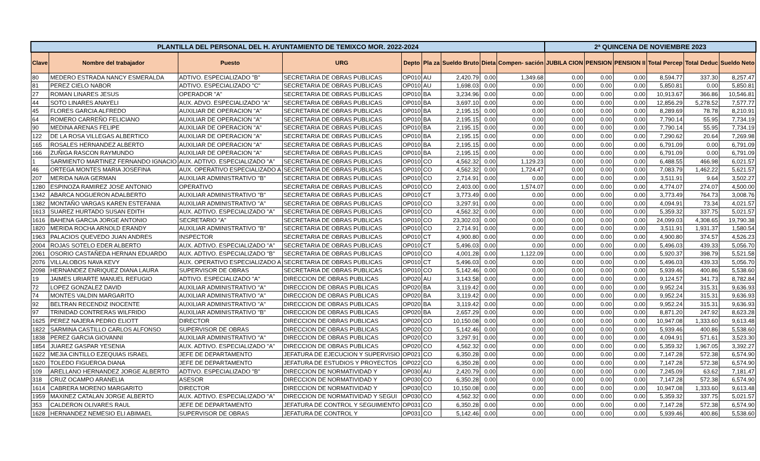| PLANTILLA DEL PERSONAL DEL H. AYUNTAMIENTO DE TEMIXCO MOR. 2022-2024 | | | | | | | | | 2ª QUINCENA DE NOVIEMBRE 2023 | | | | | |
| --- | --- | --- | --- | --- | --- | --- | --- | --- | --- | --- | --- | --- | --- | --- |
| Clave | Nombre del trabajador | Puesto | URG | Depto | Pla za | Sueldo Bruto | Dieta | Compen- sación | JUBILA CION | PENSION | PENSION II | Total Percep | Total Deduc | Sueldo Neto |
| 80 | MEDERO ESTRADA NANCY ESMERALDA | ADTIVO. ESPECIALIZADO "B" | SECRETARIA DE OBRAS PUBLICAS | OP010 | AU | 2,420.79 | 0.00 | 1,349.68 | 0.00 | 0.00 | 0.00 | 8,594.77 | 337.30 | 8,257.47 |
| 81 | PEREZ CIELO NABOR | ADTIVO. ESPECIALIZADO "C" | SECRETARIA DE OBRAS PUBLICAS | OP010 | AU | 1,698.03 | 0.00 | 0.00 | 0.00 | 0.00 | 0.00 | 5,850.81 | 0.00 | 5,850.81 |
| 27 | ROMAN LINARES JESUS | OPERADOR "A" | SECRETARIA DE OBRAS PUBLICAS | OP010 | BA | 3,234.96 | 0.00 | 0.00 | 0.00 | 0.00 | 0.00 | 10,913.67 | 366.86 | 10,546.81 |
| 44 | SOTO LINARES ANAYELI | AUX. ADVO. ESPECIALIZADO "A" | SECRETARIA DE OBRAS PUBLICAS | OP010 | BA | 3,697.10 | 0.00 | 0.00 | 0.00 | 0.00 | 0.00 | 12,856.29 | 5,278.52 | 7,577.77 |
| 45 | FLORES GARCIA ALFREDO | AUXILIAR DE OPERACION "A" | SECRETARIA DE OBRAS PUBLICAS | OP010 | BA | 2,195.15 | 0.00 | 0.00 | 0.00 | 0.00 | 0.00 | 8,289.69 | 78.78 | 8,210.91 |
| 64 | ROMERO CARREÑO FELICIANO | AUXILIAR DE OPERACION "A" | SECRETARIA DE OBRAS PUBLICAS | OP010 | BA | 2,195.15 | 0.00 | 0.00 | 0.00 | 0.00 | 0.00 | 7,790.14 | 55.95 | 7,734.19 |
| 90 | MEDINA ARENAS FELIPE | AUXILIAR DE OPERACION "A" | SECRETARIA DE OBRAS PUBLICAS | OP010 | BA | 2,195.15 | 0.00 | 0.00 | 0.00 | 0.00 | 0.00 | 7,790.14 | 55.95 | 7,734.19 |
| 122 | DE LA ROSA VILLEGAS ALBERTICO | AUXILIAR DE OPERACION "A" | SECRETARIA DE OBRAS PUBLICAS | OP010 | BA | 2,195.15 | 0.00 | 0.00 | 0.00 | 0.00 | 0.00 | 7,290.62 | 20.64 | 7,269.98 |
| 165 | ROSALES HERNANDEZ ALBERTO | AUXILIAR DE OPERACION "A" | SECRETARIA DE OBRAS PUBLICAS | OP010 | BA | 2,195.15 | 0.00 | 0.00 | 0.00 | 0.00 | 0.00 | 6,791.09 | 0.00 | 6,791.09 |
| 166 | ZUÑIGA RASCON RAYMUNDO | AUXILIAR DE OPERACION "A" | SECRETARIA DE OBRAS PUBLICAS | OP010 | BA | 2,195.15 | 0.00 | 0.00 | 0.00 | 0.00 | 0.00 | 6,791.09 | 0.00 | 6,791.09 |
| 1 | SARMIENTO MARTINEZ FERNANDO IGNACIO | AUX. ADTIVO. ESPECIALIZADO "A" | SECRETARIA DE OBRAS PUBLICAS | OP010 | CO | 4,562.32 | 0.00 | 1,129.23 | 0.00 | 0.00 | 0.00 | 6,488.55 | 466.98 | 6,021.57 |
| 46 | ORTEGA MONTES MARIA JOSEFINA | AUX. OPERATIVO ESPECIALIZADO A | SECRETARIA DE OBRAS PUBLICAS | OP010 | CO | 4,562.32 | 0.00 | 1,724.47 | 0.00 | 0.00 | 0.00 | 7,083.79 | 1,462.22 | 5,621.57 |
| 207 | MERIDA NAVA GERMAN | AUXILIAR ADMINISTRATIVO "B" | SECRETARIA DE OBRAS PUBLICAS | OP010 | CO | 2,714.91 | 0.00 | 0.00 | 0.00 | 0.00 | 0.00 | 3,511.91 | 9.64 | 3,502.27 |
| 1280 | ESPINOZA RAMIREZ JOSE ANTONIO | OPERATIVO | SECRETARIA DE OBRAS PUBLICAS | OP010 | CO | 2,403.00 | 0.00 | 1,574.07 | 0.00 | 0.00 | 0.00 | 4,774.07 | 274.07 | 4,500.00 |
| 1342 | ABARCA NOGUERON ADALBERTO | AUXILIAR ADMINISTRATIVO "B" | SECRETARIA DE OBRAS PUBLICAS | OP010 | CT | 3,773.49 | 0.00 | 0.00 | 0.00 | 0.00 | 0.00 | 3,773.49 | 764.73 | 3,008.76 |
| 1382 | MONTAÑO VARGAS KAREN ESTEFANIA | AUXILIAR ADMINISTRATIVO "A" | SECRETARIA DE OBRAS PUBLICAS | OP010 | CO | 3,297.91 | 0.00 | 0.00 | 0.00 | 0.00 | 0.00 | 4,094.91 | 73.34 | 4,021.57 |
| 1613 | SUAREZ HURTADO SUSAN EDITH | AUX. ADTIVO. ESPECIALIZADO "A" | SECRETARIA DE OBRAS PUBLICAS | OP010 | CO | 4,562.32 | 0.00 | 0.00 | 0.00 | 0.00 | 0.00 | 5,359.32 | 337.75 | 5,021.57 |
| 1616 | BAHENA GARCIA JORGE ANTONIO | SECRETARIO "A" | SECRETARIA DE OBRAS PUBLICAS | OP010 | CO | 23,302.03 | 0.00 | 0.00 | 0.00 | 0.00 | 0.00 | 24,099.03 | 4,308.65 | 19,790.38 |
| 1820 | MERIDA ROCHA ARNOLD ERANDY | AUXILIAR ADMINISTRATIVO "B" | SECRETARIA DE OBRAS PUBLICAS | OP010 | CO | 2,714.91 | 0.00 | 0.00 | 0.00 | 0.00 | 0.00 | 3,511.91 | 1,931.37 | 1,580.54 |
| 1963 | PALACIOS QUEVEDO JUAN ANDRES | INSPECTOR | SECRETARIA DE OBRAS PUBLICAS | OP010 | CT | 4,900.80 | 0.00 | 0.00 | 0.00 | 0.00 | 0.00 | 4,900.80 | 374.57 | 4,526.23 |
| 2004 | ROJAS SOTELO EDER ALBERTO | AUX. ADTIVO. ESPECIALIZADO "A" | SECRETARIA DE OBRAS PUBLICAS | OP010 | CT | 5,496.03 | 0.00 | 0.00 | 0.00 | 0.00 | 0.00 | 5,496.03 | 439.33 | 5,056.70 |
| 2061 | OSORIO CASTAÑEDA HERNAN EDUARDO | AUX. ADTIVO. ESPECIALIZADO "B" | SECRETARIA DE OBRAS PUBLICAS | OP010 | CO | 4,001.28 | 0.00 | 1,122.09 | 0.00 | 0.00 | 0.00 | 5,920.37 | 398.79 | 5,521.58 |
| 2076 | VILLALOBOS NAVA KEVY | AUX. OPERATIVO ESPECIALIZADO A | SECRETARIA DE OBRAS PUBLICAS | OP010 | CT | 5,496.03 | 0.00 | 0.00 | 0.00 | 0.00 | 0.00 | 5,496.03 | 439.33 | 5,056.70 |
| 2098 | HERNANDEZ ENRIQUEZ DIANA LAURA | SUPERVISOR DE OBRAS | SECRETARIA DE OBRAS PUBLICAS | OP010 | CO | 5,142.46 | 0.00 | 0.00 | 0.00 | 0.00 | 0.00 | 5,939.46 | 400.86 | 5,538.60 |
| 19 | JAIMES URIARTE MANUEL REFUGIO | ADTIVO. ESPECIALIZADO "A" | DIRECCION DE OBRAS PUBLICAS | OP020 | AU | 3,143.58 | 0.00 | 0.00 | 0.00 | 0.00 | 0.00 | 9,124.57 | 341.73 | 8,782.84 |
| 72 | LOPEZ GONZALEZ DAVID | AUXILIAR ADMINISTRATIVO "A" | DIRECCION DE OBRAS PUBLICAS | OP020 | BA | 3,119.42 | 0.00 | 0.00 | 0.00 | 0.00 | 0.00 | 9,952.24 | 315.31 | 9,636.93 |
| 74 | MONTES VALDIN MARGARITO | AUXILIAR ADMINISTRATIVO "A" | DIRECCION DE OBRAS PUBLICAS | OP020 | BA | 3,119.42 | 0.00 | 0.00 | 0.00 | 0.00 | 0.00 | 9,952.24 | 315.31 | 9,636.93 |
| 92 | BELTRAN RECENDIZ INOCENTE | AUXILIAR ADMINISTRATIVO "A" | DIRECCION DE OBRAS PUBLICAS | OP020 | BA | 3,119.42 | 0.00 | 0.00 | 0.00 | 0.00 | 0.00 | 9,952.24 | 315.31 | 9,636.93 |
| 97 | TRINIDAD CONTRERAS WILFRIDO | AUXILIAR ADMINISTRATIVO "B" | DIRECCION DE OBRAS PUBLICAS | OP020 | BA | 2,657.29 | 0.00 | 0.00 | 0.00 | 0.00 | 0.00 | 8,871.20 | 247.92 | 8,623.28 |
| 1625 | PEREZ NAJERA PEDRO ELIOTT | DIRECTOR | DIRECCION DE OBRAS PUBLICAS | OP020 | CO | 10,150.08 | 0.00 | 0.00 | 0.00 | 0.00 | 0.00 | 10,947.08 | 1,333.60 | 9,613.48 |
| 1822 | SARMINA CASTILLO CARLOS ALFONSO | SUPERVISOR DE OBRAS | DIRECCION DE OBRAS PUBLICAS | OP020 | CO | 5,142.46 | 0.00 | 0.00 | 0.00 | 0.00 | 0.00 | 5,939.46 | 400.86 | 5,538.60 |
| 1838 | PEREZ GARCIA GIOVANNI | AUXILIAR ADMINISTRATIVO "A" | DIRECCION DE OBRAS PUBLICAS | OP020 | CO | 3,297.91 | 0.00 | 0.00 | 0.00 | 0.00 | 0.00 | 4,094.91 | 571.61 | 3,523.30 |
| 1854 | JUAREZ GASPAR YESENIA | AUX. ADTIVO. ESPECIALIZADO "A" | DIRECCION DE OBRAS PUBLICAS | OP020 | CO | 4,562.32 | 0.00 | 0.00 | 0.00 | 0.00 | 0.00 | 5,359.32 | 1,967.05 | 3,392.27 |
| 1622 | MEJIA CINTILLO EZEQUIAS ISRAEL | JEFE DE DEPARTAMENTO | JEFATURA DE EJECUCION Y SUPERVISIO | OP021 | CO | 6,350.28 | 0.00 | 0.00 | 0.00 | 0.00 | 0.00 | 7,147.28 | 572.38 | 6,574.90 |
| 1620 | TOLEDO FIGUEROA DIANA | JEFE DE DEPARTAMENTO | JEFATURA DE ESTUDIOS Y PROYECTOS | OP022 | CO | 6,350.28 | 0.00 | 0.00 | 0.00 | 0.00 | 0.00 | 7,147.28 | 572.38 | 6,574.90 |
| 109 | ARELLANO HERNANDEZ JORGE ALBERTO | ADTIVO. ESPECIALIZADO "B" | DIRECCION DE NORMATIVIDAD Y | OP030 | AU | 2,420.79 | 0.00 | 0.00 | 0.00 | 0.00 | 0.00 | 7,245.09 | 63.62 | 7,181.47 |
| 318 | CRUZ OCAMPO ARANELIA | ASESOR | DIRECCION DE NORMATIVIDAD Y | OP030 | CO | 6,350.28 | 0.00 | 0.00 | 0.00 | 0.00 | 0.00 | 7,147.28 | 572.38 | 6,574.90 |
| 1614 | CABRERA MORENO MARGARITO | DIRECTOR | DIRECCION DE NORMATIVIDAD Y | OP030 | CO | 10,150.08 | 0.00 | 0.00 | 0.00 | 0.00 | 0.00 | 10,947.08 | 1,333.60 | 9,613.48 |
| 1959 | MAXINEZ CATALAN JORGE ALBERTO | AUX. ADTIVO. ESPECIALIZADO "A" | DIRECCION DE NORMATIVIDAD Y SEGUI | OP030 | CO | 4,562.32 | 0.00 | 0.00 | 0.00 | 0.00 | 0.00 | 5,359.32 | 337.75 | 5,021.57 |
| 353 | CALDERON OLIVARES RAUL | JEFE DE DEPARTAMENTO | JEFATURA DE CONTROL Y SEGUIMIENTO | OP031 | CO | 6,350.28 | 0.00 | 0.00 | 0.00 | 0.00 | 0.00 | 7,147.28 | 572.38 | 6,574.90 |
| 1628 | HERNANDEZ NEMESIO ELI ABIMAEL | SUPERVISOR DE OBRAS | JEFATURA DE CONTROL Y | OP031 | CO | 5,142.46 | 0.00 | 0.00 | 0.00 | 0.00 | 0.00 | 5,939.46 | 400.86 | 5,538.60 |